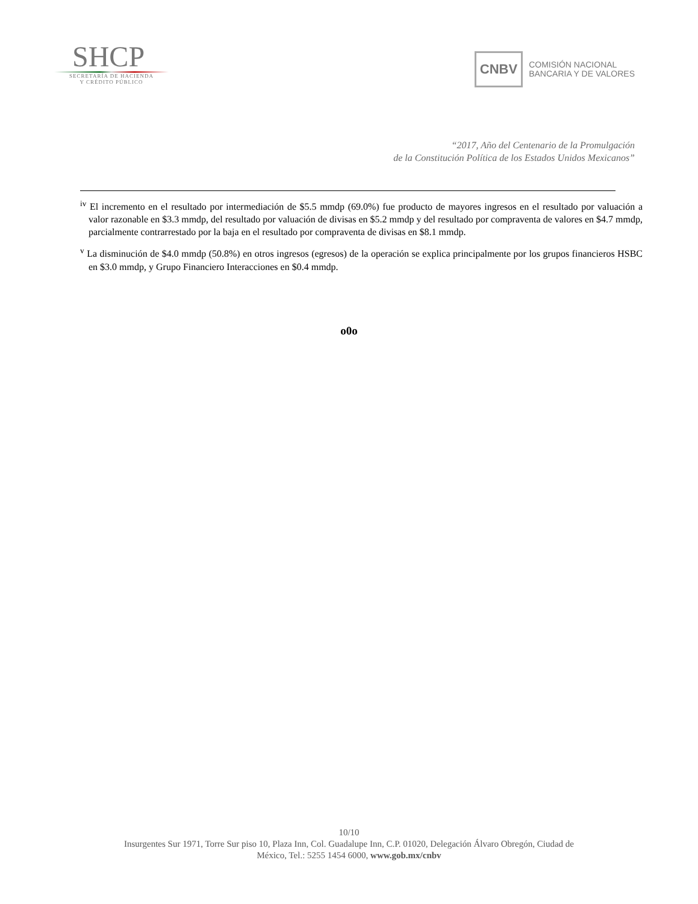SHCP
SECRETARÍA DE HACIENDA
Y CRÉDITO PÚBLICO
CNBV
COMISIÓN NACIONAL
BANCARIA Y DE VALORES
“2017, Año del Centenario de la Promulgación
de la Constitución Política de los Estados Unidos Mexicanos”
<sup>iv</sup> El incremento en el resultado por intermediación de $5.5 mmdp (69.0%) fue producto de mayores ingresos en el resultado por valuación a valor razonable en $3.3 mmdp, del resultado por valuación de divisas en $5.2 mmdp y del resultado por compraventa de valores en $4.7 mmdp, parcialmente contrarrestado por la baja en el resultado por compraventa de divisas en $8.1 mmdp.
<sup>v</sup> La disminución de $4.0 mmdp (50.8%) en otros ingresos (egresos) de la operación se explica principalmente por los grupos financieros HSBC en $3.0 mmdp, y Grupo Financiero Interacciones en $0.4 mmdp.
o0o
10/10
Insurgentes Sur 1971, Torre Sur piso 10, Plaza Inn, Col. Guadalupe Inn, C.P. 01020, Delegación Álvaro Obregón, Ciudad de
México, Tel.: 5255 1454 6000, www.gob.mx/cnbv